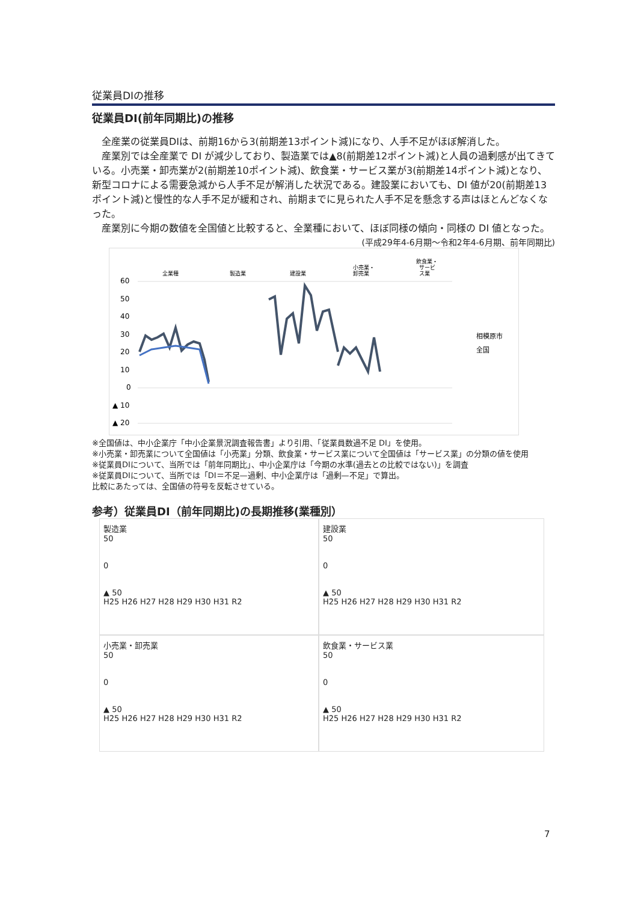従業員DIの推移
従業員DI(前年同期比)の推移
　全産業の従業員DIは、前期16から3(前期差13ポイント減)になり、人手不足がほぼ解消した。
　産業別では全産業で DI が減少しており、製造業では▲8(前期差12ポイント減)と人員の過剰感が出てきている。小売業・卸売業が2(前期差10ポイント減)、飲食業・サービス業が3(前期差14ポイント減)となり、新型コロナによる需要急減から人手不足が解消した状況である。建設業においても、DI 値が20(前期差13ポイント減)と慢性的な人手不足が緩和され、前期までに見られた人手不足を懸念する声はほとんどなくなった。
　産業別に今期の数値を全国値と比較すると、全業種において、ほぼ同様の傾向・同様の DI 値となった。
(平成29年4-6月期～令和2年4-6月期、前年同期比)
全業種
製造業
建設業
小売業・
卸売業
飲食業・
サービ
ス業
60
50
40
30
20
10
0
▲ 10
▲ 20
相模原市
全国
※全国値は、中小企業庁「中小企業景況調査報告書」より引用、「従業員数過不足 DI」を使用。
※小売業・卸売業について全国値は「小売業」分類、飲食業・サービス業について全国値は「サービス業」の分類の値を使用
※従業員DIについて、当所では「前年同期比」、中小企業庁は「今期の水準(過去との比較ではない)」を調査
※従業員DIについて、当所では「DI＝不足—過剰、中小企業庁は「過剰—不足」で算出。
比較にあたっては、全国値の符号を反転させている。
参考）従業員DI（前年同期比)の長期推移(業種別）
製造業
50
0
▲ 50
H25 H26 H27 H28 H29 H30 H31 R2
建設業
50
0
▲ 50
H25 H26 H27 H28 H29 H30 H31 R2
小売業・卸売業
50
0
▲ 50
H25 H26 H27 H28 H29 H30 H31 R2
飲食業・サービス業
50
0
▲ 50
H25 H26 H27 H28 H29 H30 H31 R2
7